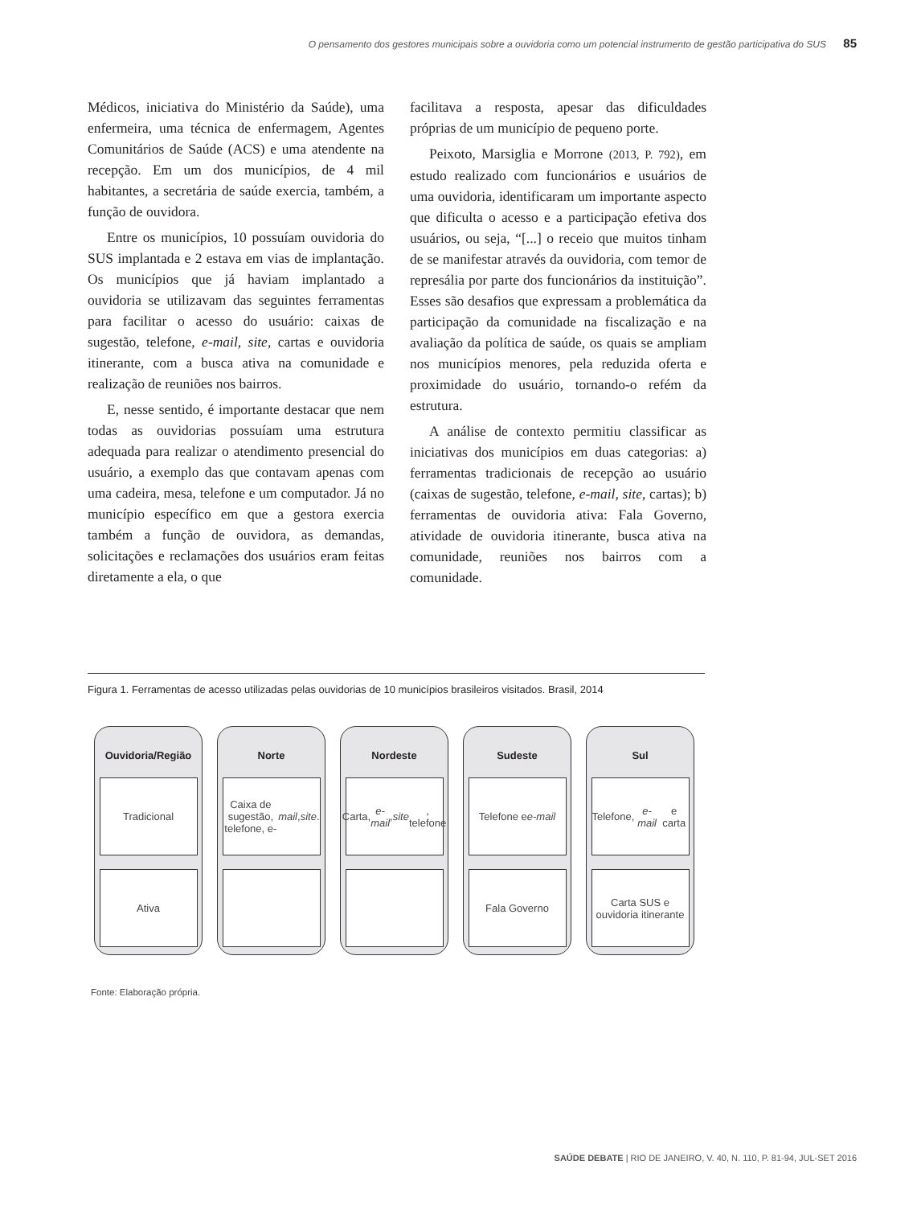O pensamento dos gestores municipais sobre a ouvidoria como um potencial instrumento de gestão participativa do SUS 85
Médicos, iniciativa do Ministério da Saúde), uma enfermeira, uma técnica de enfermagem, Agentes Comunitários de Saúde (ACS) e uma atendente na recepção. Em um dos municípios, de 4 mil habitantes, a secretária de saúde exercia, também, a função de ouvidora.
Entre os municípios, 10 possuíam ouvidoria do SUS implantada e 2 estava em vias de implantação. Os municípios que já haviam implantado a ouvidoria se utilizavam das seguintes ferramentas para facilitar o acesso do usuário: caixas de sugestão, telefone, e-mail, site, cartas e ouvidoria itinerante, com a busca ativa na comunidade e realização de reuniões nos bairros.
E, nesse sentido, é importante destacar que nem todas as ouvidorias possuíam uma estrutura adequada para realizar o atendimento presencial do usuário, a exemplo das que contavam apenas com uma cadeira, mesa, telefone e um computador. Já no município específico em que a gestora exercia também a função de ouvidora, as demandas, solicitações e reclamações dos usuários eram feitas diretamente a ela, o que
facilitava a resposta, apesar das dificuldades próprias de um município de pequeno porte.
Peixoto, Marsiglia e Morrone (2013, P. 792), em estudo realizado com funcionários e usuários de uma ouvidoria, identificaram um importante aspecto que dificulta o acesso e a participação efetiva dos usuários, ou seja, “[...] o receio que muitos tinham de se manifestar através da ouvidoria, com temor de represália por parte dos funcionários da instituição”. Esses são desafios que expressam a problemática da participação da comunidade na fiscalização e na avaliação da política de saúde, os quais se ampliam nos municípios menores, pela reduzida oferta e proximidade do usuário, tornando-o refém da estrutura.
A análise de contexto permitiu classificar as iniciativas dos municípios em duas categorias: a) ferramentas tradicionais de recepção ao usuário (caixas de sugestão, telefone, e-mail, site, cartas); b) ferramentas de ouvidoria ativa: Fala Governo, atividade de ouvidoria itinerante, busca ativa na comunidade, reuniões nos bairros com a comunidade.
Figura 1. Ferramentas de acesso utilizadas pelas ouvidorias de 10 municípios brasileiros visitados. Brasil, 2014
Ouvidoria/Região
Tradicional
Ativa
Norte
Caixa de sugestão, telefone, e- mail, site.
Nordeste
Carta, e-mail, site, telefone
Sudeste
Telefone e e-mail
Fala Governo
Sul
Telefone, e-mail e carta
Carta SUS e ouvidoria itinerante
Fonte: Elaboração própria.
SAÚDE DEBATE | RIO DE JANEIRO, V. 40, N. 110, P. 81-94, JUL-SET 2016